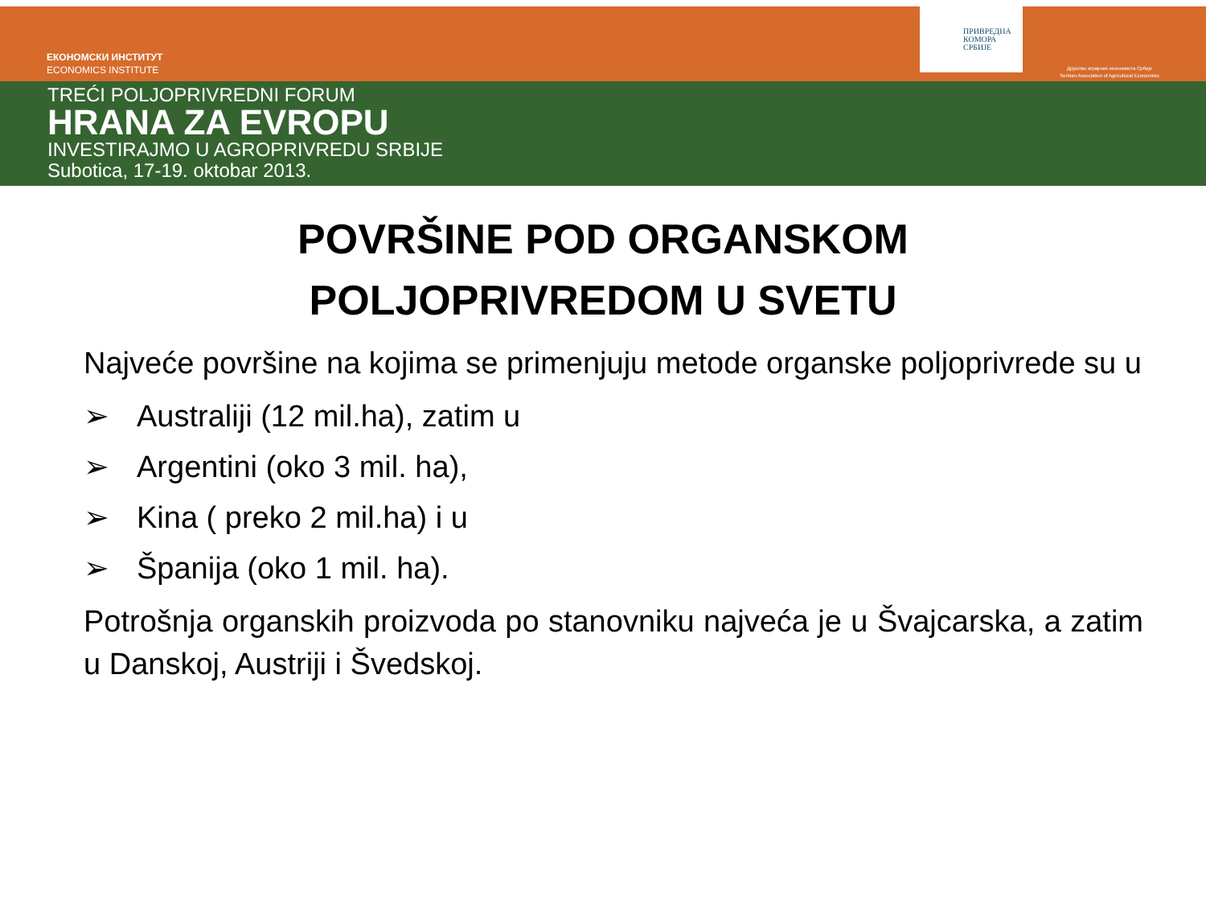ЕКОНОМСКИ ИНСТИТУТ
ECONOMICS INSTITUTE
ПРИВРЕДНА
КОМОРА
СРБИЈЕ
Друштво аграрних економиста Србије
Serbian Association of Agricultural Economists
TREĆI POLJOPRIVREDNI FORUM
HRANA ZA EVROPU
INVESTIRAJMO U AGROPRIVREDU SRBIJE
Subotica, 17-19. oktobar 2013.
POVRŠINE POD ORGANSKOM
POLJOPRIVREDOM U SVETU
Najveće površine na kojima se primenjuju metode organske poljoprivrede su u
➢ Australiji (12 mil.ha), zatim u
➢ Argentini (oko 3 mil. ha),
➢ Kina ( preko 2 mil.ha) i u
➢ Španija (oko 1 mil. ha).
Potrošnja organskih proizvoda po stanovniku najveća je u Švajcarska, a zatim u Danskoj, Austriji i Švedskoj.